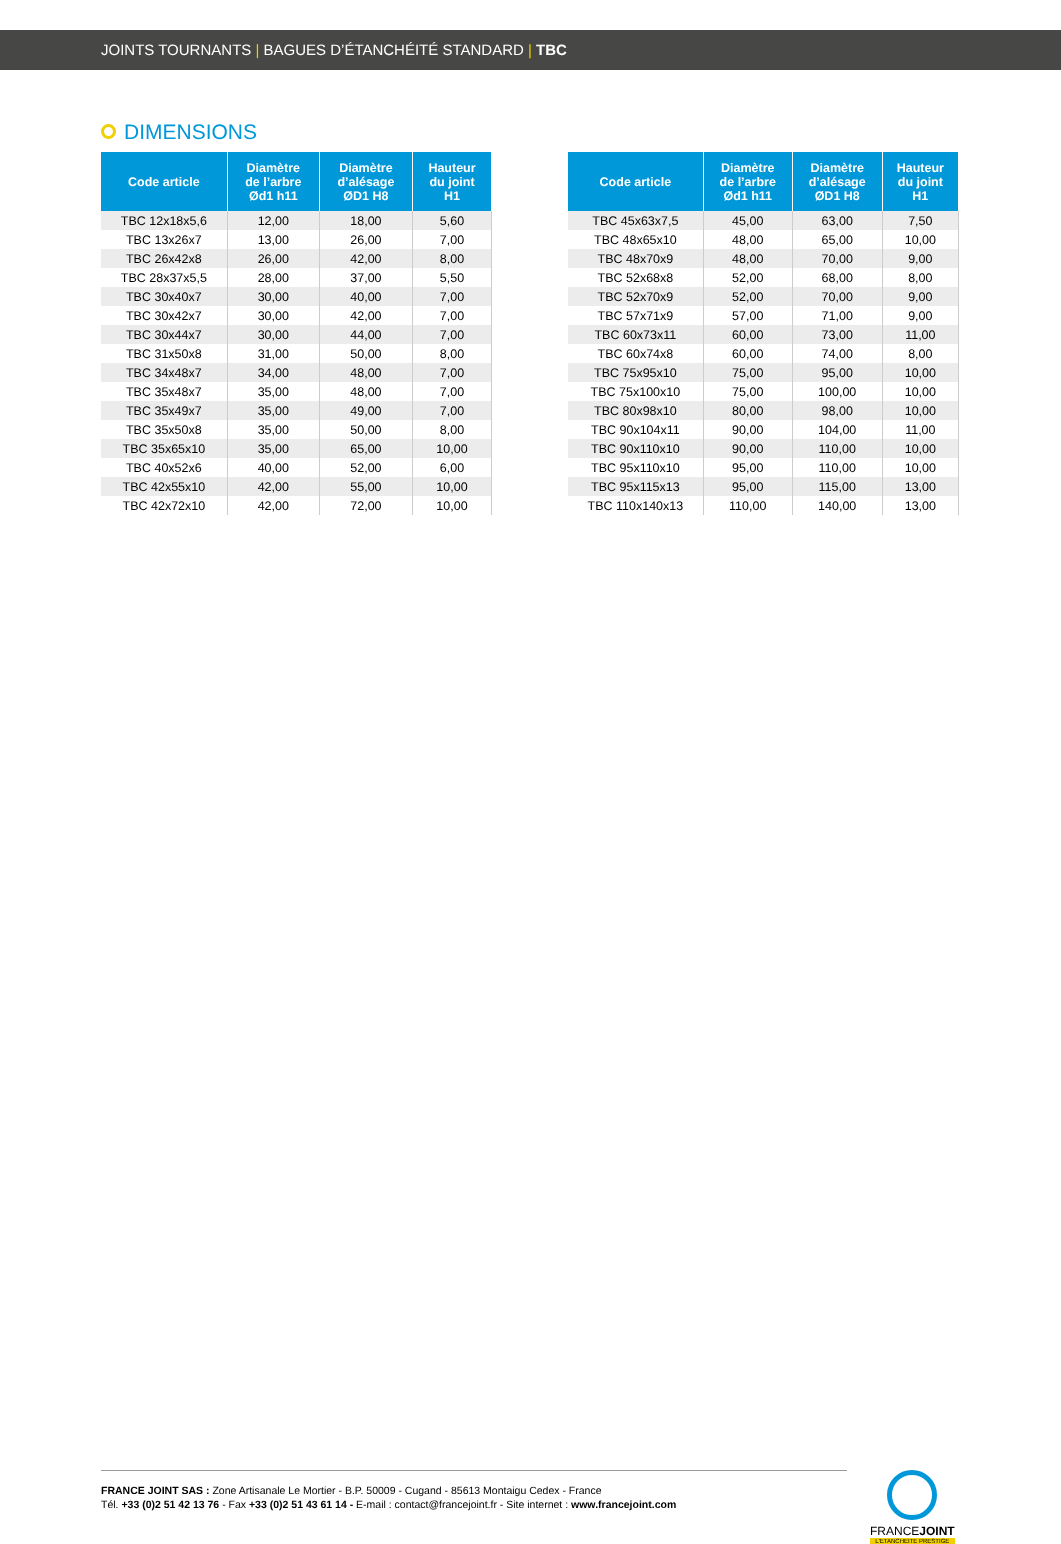JOINTS TOURNANTS | BAGUES D’ÉTANCHÉITÉ STANDARD | TBC
DIMENSIONS
| Code article | Diamètre de l’arbre Ød1 h11 | Diamètre d’alésage ØD1 H8 | Hauteur du joint H1 |
| --- | --- | --- | --- |
| TBC 12x18x5,6 | 12,00 | 18,00 | 5,60 |
| TBC 13x26x7 | 13,00 | 26,00 | 7,00 |
| TBC 26x42x8 | 26,00 | 42,00 | 8,00 |
| TBC 28x37x5,5 | 28,00 | 37,00 | 5,50 |
| TBC 30x40x7 | 30,00 | 40,00 | 7,00 |
| TBC 30x42x7 | 30,00 | 42,00 | 7,00 |
| TBC 30x44x7 | 30,00 | 44,00 | 7,00 |
| TBC 31x50x8 | 31,00 | 50,00 | 8,00 |
| TBC 34x48x7 | 34,00 | 48,00 | 7,00 |
| TBC 35x48x7 | 35,00 | 48,00 | 7,00 |
| TBC 35x49x7 | 35,00 | 49,00 | 7,00 |
| TBC 35x50x8 | 35,00 | 50,00 | 8,00 |
| TBC 35x65x10 | 35,00 | 65,00 | 10,00 |
| TBC 40x52x6 | 40,00 | 52,00 | 6,00 |
| TBC 42x55x10 | 42,00 | 55,00 | 10,00 |
| TBC 42x72x10 | 42,00 | 72,00 | 10,00 |
| Code article | Diamètre de l’arbre Ød1 h11 | Diamètre d’alésage ØD1 H8 | Hauteur du joint H1 |
| --- | --- | --- | --- |
| TBC 45x63x7,5 | 45,00 | 63,00 | 7,50 |
| TBC 48x65x10 | 48,00 | 65,00 | 10,00 |
| TBC 48x70x9 | 48,00 | 70,00 | 9,00 |
| TBC 52x68x8 | 52,00 | 68,00 | 8,00 |
| TBC 52x70x9 | 52,00 | 70,00 | 9,00 |
| TBC 57x71x9 | 57,00 | 71,00 | 9,00 |
| TBC 60x73x11 | 60,00 | 73,00 | 11,00 |
| TBC 60x74x8 | 60,00 | 74,00 | 8,00 |
| TBC 75x95x10 | 75,00 | 95,00 | 10,00 |
| TBC 75x100x10 | 75,00 | 100,00 | 10,00 |
| TBC 80x98x10 | 80,00 | 98,00 | 10,00 |
| TBC 90x104x11 | 90,00 | 104,00 | 11,00 |
| TBC 90x110x10 | 90,00 | 110,00 | 10,00 |
| TBC 95x110x10 | 95,00 | 110,00 | 10,00 |
| TBC 95x115x13 | 95,00 | 115,00 | 13,00 |
| TBC 110x140x13 | 110,00 | 140,00 | 13,00 |
FRANCE JOINT SAS : Zone Artisanale Le Mortier - B.P. 50009 - Cugand - 85613 Montaigu Cedex - France
Tél. +33 (0)2 51 42 13 76 - Fax +33 (0)2 51 43 61 14 - E-mail : contact@francejoint.fr - Site internet : www.francejoint.com
FRANCEJOINT
L'ETANCHEITE PRESTIGE